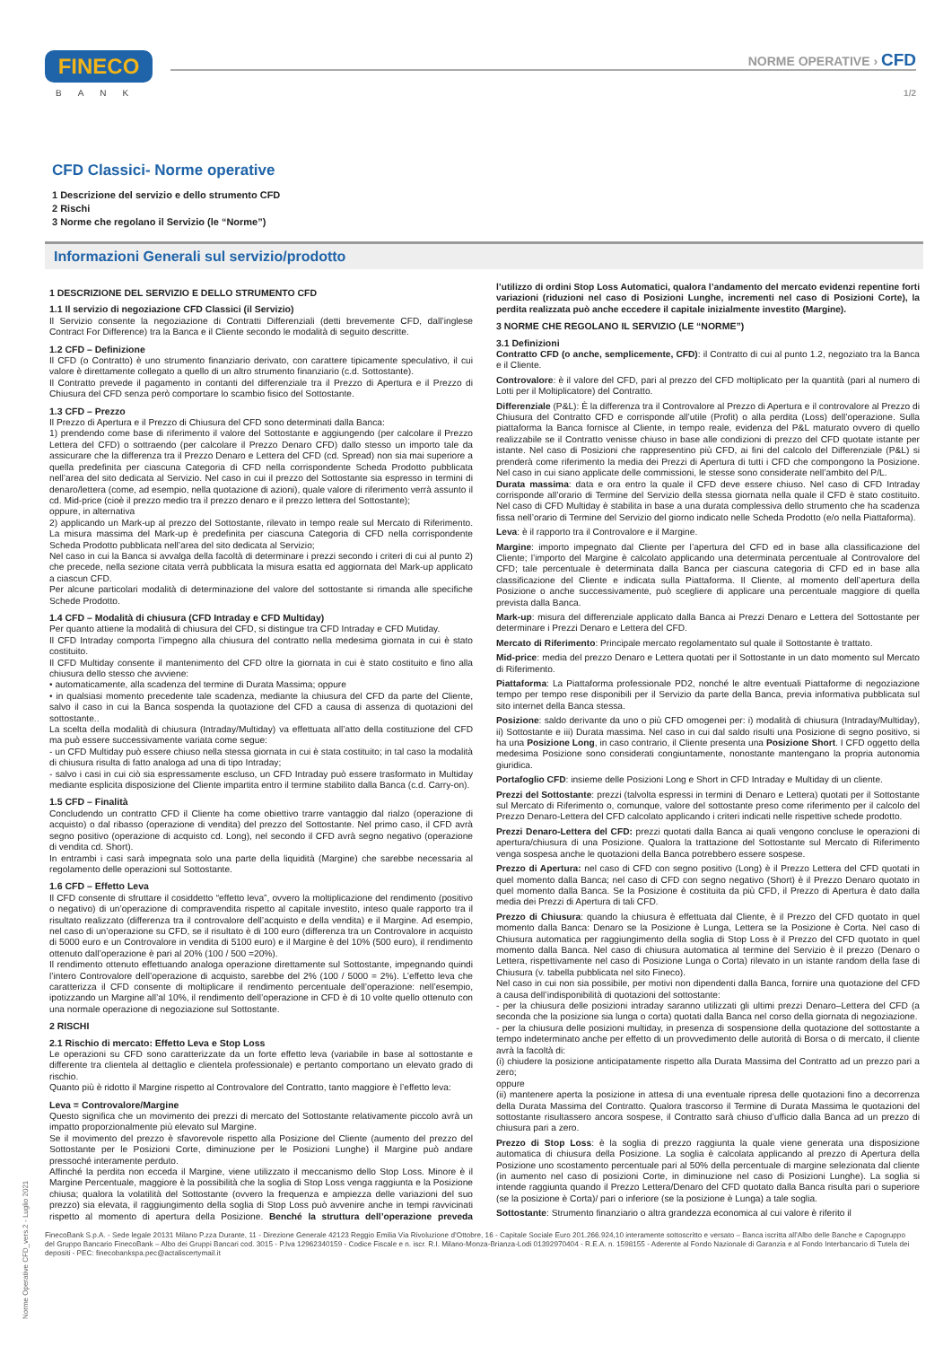FINECO
BANK
NORME OPERATIVE › CFD
1/2
CFD Classici- Norme operative
1 Descrizione del servizio e dello strumento CFD
2 Rischi
3 Norme che regolano il Servizio (le “Norme”)
Informazioni Generali sul servizio/prodotto
1 DESCRIZIONE DEL SERVIZIO E DELLO STRUMENTO CFD
1.1 Il servizio di negoziazione CFD Classici (il Servizio)
Il Servizio consente la negoziazione di Contratti Differenziali (detti brevemente CFD, dall’inglese Contract For Difference) tra la Banca e il Cliente secondo le modalità di seguito descritte.
1.2 CFD – Definizione
Il CFD (o Contratto) è uno strumento finanziario derivato, con carattere tipicamente speculativo, il cui valore è direttamente collegato a quello di un altro strumento finanziario (c.d. Sottostante).
Il Contratto prevede il pagamento in contanti del differenziale tra il Prezzo di Apertura e il Prezzo di Chiusura del CFD senza però comportare lo scambio fisico del Sottostante.
1.3 CFD – Prezzo
Il Prezzo di Apertura e il Prezzo di Chiusura del CFD sono determinati dalla Banca:
1) prendendo come base di riferimento il valore del Sottostante e aggiungendo (per calcolare il Prezzo Lettera del CFD) o sottraendo (per calcolare il Prezzo Denaro CFD) dallo stesso un importo tale da assicurare che la differenza tra il Prezzo Denaro e Lettera del CFD (cd. Spread) non sia mai superiore a quella predefinita per ciascuna Categoria di CFD nella corrispondente Scheda Prodotto pubblicata nell’area del sito dedicata al Servizio. Nel caso in cui il prezzo del Sottostante sia espresso in termini di denaro/lettera (come, ad esempio, nella quotazione di azioni), quale valore di riferimento verrà assunto il cd. Mid-price (cioè il prezzo medio tra il prezzo denaro e il prezzo lettera del Sottostante);
oppure, in alternativa
2) applicando un Mark-up al prezzo del Sottostante, rilevato in tempo reale sul Mercato di Riferimento. La misura massima del Mark-up è predefinita per ciascuna Categoria di CFD nella corrispondente Scheda Prodotto pubblicata nell’area del sito dedicata al Servizio;
Nel caso in cui la Banca si avvalga della facoltà di determinare i prezzi secondo i criteri di cui al punto 2) che precede, nella sezione citata verrà pubblicata la misura esatta ed aggiornata del Mark-up applicato a ciascun CFD.
Per alcune particolari modalità di determinazione del valore del sottostante si rimanda alle specifiche Schede Prodotto.
1.4 CFD – Modalità di chiusura (CFD Intraday e CFD Multiday)
Per quanto attiene la modalità di chiusura del CFD, si distingue tra CFD Intraday e CFD Mutiday.
Il CFD Intraday comporta l’impegno alla chiusura del contratto nella medesima giornata in cui è stato costituito.
Il CFD Multiday consente il mantenimento del CFD oltre la giornata in cui è stato costituito e fino alla chiusura dello stesso che avviene:
• automaticamente, alla scadenza del termine di Durata Massima; oppure
• in qualsiasi momento precedente tale scadenza, mediante la chiusura del CFD da parte del Cliente, salvo il caso in cui la Banca sospenda la quotazione del CFD a causa di assenza di quotazioni del sottostante..
La scelta della modalità di chiusura (Intraday/Multiday) va effettuata all’atto della costituzione del CFD ma può essere successivamente variata come segue:
- un CFD Multiday può essere chiuso nella stessa giornata in cui è stata costituito; in tal caso la modalità di chiusura risulta di fatto analoga ad una di tipo Intraday;
- salvo i casi in cui ciò sia espressamente escluso, un CFD Intraday può essere trasformato in Multiday mediante esplicita disposizione del Cliente impartita entro il termine stabilito dalla Banca (c.d. Carry-on).
1.5 CFD – Finalità
Concludendo un contratto CFD il Cliente ha come obiettivo trarre vantaggio dal rialzo (operazione di acquisto) o dal ribasso (operazione di vendita) del prezzo del Sottostante. Nel primo caso, il CFD avrà segno positivo (operazione di acquisto cd. Long), nel secondo il CFD avrà segno negativo (operazione di vendita cd. Short).
In entrambi i casi sarà impegnata solo una parte della liquidità (Margine) che sarebbe necessaria al regolamento delle operazioni sul Sottostante.
1.6 CFD – Effetto Leva
Il CFD consente di sfruttare il cosiddetto “effetto leva”, ovvero la moltiplicazione del rendimento (positivo o negativo) di un’operazione di compravendita rispetto al capitale investito, inteso quale rapporto tra il risultato realizzato (differenza tra il controvalore dell’acquisto e della vendita) e il Margine. Ad esempio, nel caso di un’operazione su CFD, se il risultato è di 100 euro (differenza tra un Controvalore in acquisto di 5000 euro e un Controvalore in vendita di 5100 euro) e il Margine è del 10% (500 euro), il rendimento ottenuto dall’operazione è pari al 20% (100 / 500 =20%).
Il rendimento ottenuto effettuando analoga operazione direttamente sul Sottostante, impegnando quindi l’intero Controvalore dell’operazione di acquisto, sarebbe del 2% (100 / 5000 = 2%). L’effetto leva che caratterizza il CFD consente di moltiplicare il rendimento percentuale dell’operazione: nell’esempio, ipotizzando un Margine all’al 10%, il rendimento dell’operazione in CFD è di 10 volte quello ottenuto con una normale operazione di negoziazione sul Sottostante.
2 RISCHI
2.1 Rischio di mercato: Effetto Leva e Stop Loss
Le operazioni su CFD sono caratterizzate da un forte effetto leva (variabile in base al sottostante e differente tra clientela al dettaglio e clientela professionale) e pertanto comportano un elevato grado di rischio.
Quanto più è ridotto il Margine rispetto al Controvalore del Contratto, tanto maggiore è l’effetto leva:
Leva = Controvalore/Margine
Questo significa che un movimento dei prezzi di mercato del Sottostante relativamente piccolo avrà un impatto proporzionalmente più elevato sul Margine.
Se il movimento del prezzo è sfavorevole rispetto alla Posizione del Cliente (aumento del prezzo del Sottostante per le Posizioni Corte, diminuzione per le Posizioni Lunghe) il Margine può andare pressoché interamente perduto.
Affinché la perdita non ecceda il Margine, viene utilizzato il meccanismo dello Stop Loss. Minore è il Margine Percentuale, maggiore è la possibilità che la soglia di Stop Loss venga raggiunta e la Posizione chiusa; qualora la volatilità del Sottostante (ovvero la frequenza e ampiezza delle variazioni del suo prezzo) sia elevata, il raggiungimento della soglia di Stop Loss può avvenire anche in tempi ravvicinati rispetto al momento di apertura della Posizione. Benché la struttura dell’operazione preveda l’utilizzo di ordini Stop Loss Automatici, qualora l’andamento del mercato evidenzi repentine forti variazioni (riduzioni nel caso di Posizioni Lunghe, incrementi nel caso di Posizioni Corte), la perdita realizzata può anche eccedere il capitale inizialmente investito (Margine).
3 NORME CHE REGOLANO IL SERVIZIO (LE “NORME”)
3.1 Definizioni
Contratto CFD (o anche, semplicemente, CFD): il Contratto di cui al punto 1.2, negoziato tra la Banca e il Cliente.
Controvalore: è il valore del CFD, pari al prezzo del CFD moltiplicato per la quantità (pari al numero di Lotti per il Moltiplicatore) del Contratto.
Differenziale (P&L): È la differenza tra il Controvalore al Prezzo di Apertura e il controvalore al Prezzo di Chiusura del Contratto CFD e corrisponde all’utile (Profit) o alla perdita (Loss) dell’operazione. Sulla piattaforma la Banca fornisce al Cliente, in tempo reale, evidenza del P&L maturato ovvero di quello realizzabile se il Contratto venisse chiuso in base alle condizioni di prezzo del CFD quotate istante per istante. Nel caso di Posizioni che rappresentino più CFD, ai fini del calcolo del Differenziale (P&L) si prenderà come riferimento la media dei Prezzi di Apertura di tutti i CFD che compongono la Posizione. Nel caso in cui siano applicate delle commissioni, le stesse sono considerate nell’ambito del P/L.
Durata massima: data e ora entro la quale il CFD deve essere chiuso. Nel caso di CFD Intraday corrisponde all’orario di Termine del Servizio della stessa giornata nella quale il CFD è stato costituito. Nel caso di CFD Multiday è stabilita in base a una durata complessiva dello strumento che ha scadenza fissa nell’orario di Termine del Servizio del giorno indicato nelle Scheda Prodotto (e/o nella Piattaforma).
Leva: è il rapporto tra il Controvalore e il Margine.
Margine: importo impegnato dal Cliente per l’apertura del CFD ed in base alla classificazione del Cliente; l’importo del Margine è calcolato applicando una determinata percentuale al Controvalore del CFD; tale percentuale è determinata dalla Banca per ciascuna categoria di CFD ed in base alla classificazione del Cliente e indicata sulla Piattaforma. Il Cliente, al momento dell’apertura della Posizione o anche successivamente, può scegliere di applicare una percentuale maggiore di quella prevista dalla Banca.
Mark-up: misura del differenziale applicato dalla Banca ai Prezzi Denaro e Lettera del Sottostante per determinare i Prezzi Denaro e Lettera del CFD.
Mercato di Riferimento: Principale mercato regolamentato sul quale il Sottostante è trattato.
Mid-price: media del prezzo Denaro e Lettera quotati per il Sottostante in un dato momento sul Mercato di Riferimento.
Piattaforma: La Piattaforma professionale PD2, nonché le altre eventuali Piattaforme di negoziazione tempo per tempo rese disponibili per il Servizio da parte della Banca, previa informativa pubblicata sul sito internet della Banca stessa.
Posizione: saldo derivante da uno o più CFD omogenei per: i) modalità di chiusura (Intraday/Multiday), ii) Sottostante e iii) Durata massima. Nel caso in cui dal saldo risulti una Posizione di segno positivo, si ha una Posizione Long, in caso contrario, il Cliente presenta una Posizione Short. I CFD oggetto della medesima Posizione sono considerati congiuntamente, nonostante mantengano la propria autonomia giuridica.
Portafoglio CFD: insieme delle Posizioni Long e Short in CFD Intraday e Multiday di un cliente.
Prezzi del Sottostante: prezzi (talvolta espressi in termini di Denaro e Lettera) quotati per il Sottostante sul Mercato di Riferimento o, comunque, valore del sottostante preso come riferimento per il calcolo del Prezzo Denaro-Lettera del CFD calcolato applicando i criteri indicati nelle rispettive schede prodotto.
Prezzi Denaro-Lettera del CFD: prezzi quotati dalla Banca ai quali vengono concluse le operazioni di apertura/chiusura di una Posizione. Qualora la trattazione del Sottostante sul Mercato di Riferimento venga sospesa anche le quotazioni della Banca potrebbero essere sospese.
Prezzo di Apertura: nel caso di CFD con segno positivo (Long) è il Prezzo Lettera del CFD quotati in quel momento dalla Banca; nel caso di CFD con segno negativo (Short) è il Prezzo Denaro quotato in quel momento dalla Banca. Se la Posizione è costituita da più CFD, il Prezzo di Apertura è dato dalla media dei Prezzi di Apertura di tali CFD.
Prezzo di Chiusura: quando la chiusura è effettuata dal Cliente, è il Prezzo del CFD quotato in quel momento dalla Banca: Denaro se la Posizione è Lunga, Lettera se la Posizione è Corta. Nel caso di Chiusura automatica per raggiungimento della soglia di Stop Loss è il Prezzo del CFD quotato in quel momento dalla Banca. Nel caso di chiusura automatica al termine del Servizio è il prezzo (Denaro o Lettera, rispettivamente nel caso di Posizione Lunga o Corta) rilevato in un istante random della fase di Chiusura (v. tabella pubblicata nel sito Fineco).
Nel caso in cui non sia possibile, per motivi non dipendenti dalla Banca, fornire una quotazione del CFD a causa dell’indisponibilità di quotazioni del sottostante:
- per la chiusura delle posizioni intraday saranno utilizzati gli ultimi prezzi Denaro–Lettera del CFD (a seconda che la posizione sia lunga o corta) quotati dalla Banca nel corso della giornata di negoziazione.
- per la chiusura delle posizioni multiday, in presenza di sospensione della quotazione del sottostante a tempo indeterminato anche per effetto di un provvedimento delle autorità di Borsa o di mercato, il cliente avrà la facoltà di:
(i) chiudere la posizione anticipatamente rispetto alla Durata Massima del Contratto ad un prezzo pari a zero;
oppure
(ii) mantenere aperta la posizione in attesa di una eventuale ripresa delle quotazioni fino a decorrenza della Durata Massima del Contratto. Qualora trascorso il Termine di Durata Massima le quotazioni del sottostante risultassero ancora sospese, il Contratto sarà chiuso d’ufficio dalla Banca ad un prezzo di chiusura pari a zero.
Prezzo di Stop Loss: è la soglia di prezzo raggiunta la quale viene generata una disposizione automatica di chiusura della Posizione. La soglia è calcolata applicando al prezzo di Apertura della Posizione uno scostamento percentuale pari al 50% della percentuale di margine selezionata dal cliente (in aumento nel caso di posizioni Corte, in diminuzione nel caso di Posizioni Lunghe). La soglia si intende raggiunta quando il Prezzo Lettera/Denaro del CFD quotato dalla Banca risulta pari o superiore (se la posizione è Corta)/ pari o inferiore (se la posizione è Lunga) a tale soglia.
Sottostante: Strumento finanziario o altra grandezza economica al cui valore è riferito il
FinecoBank S.p.A. - Sede legale 20131 Milano P.zza Durante, 11 - Direzione Generale 42123 Reggio Emilia Via Rivoluzione d’Ottobre, 16 - Capitale Sociale Euro 201.266.924,10 interamente sottoscritto e versato – Banca iscritta all’Albo delle Banche e Capogruppo del Gruppo Bancario FinecoBank – Albo dei Gruppi Bancari cod. 3015 - P.Iva 12962340159 - Codice Fiscale e n. iscr. R.I. Milano-Monza-Brianza-Lodi 01392970404 - R.E.A. n. 1598155 - Aderente al Fondo Nazionale di Garanzia e al Fondo Interbancario di Tutela dei depositi - PEC: finecobankspa.pec@actaliscertymail.it
Norme Operative CFD_vers.2 - Luglio 2021